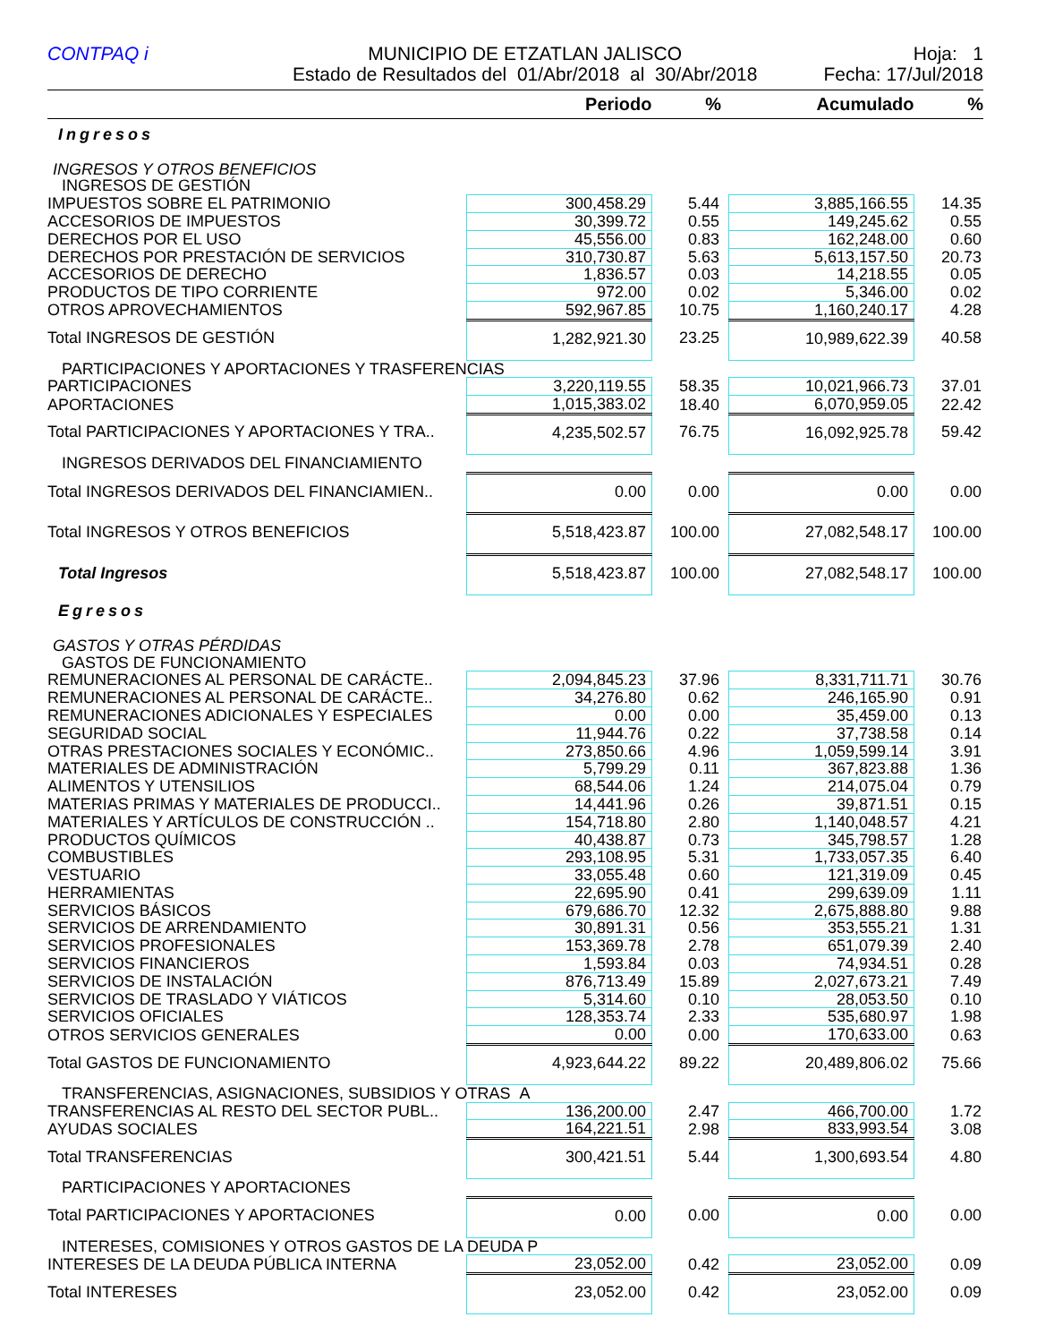CONTPAQ i
MUNICIPIO DE ETZATLAN JALISCO
Estado de Resultados del 01/Abr/2018 al 30/Abr/2018
Hoja: 1
Fecha: 17/Jul/2018
| | Periodo | % | | Acumulado | % |
| --- | --- | --- | --- | --- | --- |
| Ingresos | | | | | |
| INGRESOS Y OTROS BENEFICIOS | | | | | |
| INGRESOS DE GESTIÓN | | | | | |
| IMPUESTOS SOBRE EL PATRIMONIO | 300,458.29 | 5.44 | | 3,885,166.55 | 14.35 |
| ACCESORIOS DE IMPUESTOS | 30,399.72 | 0.55 | | 149,245.62 | 0.55 |
| DERECHOS POR EL USO | 45,556.00 | 0.83 | | 162,248.00 | 0.60 |
| DERECHOS POR PRESTACIÓN DE SERVICIOS | 310,730.87 | 5.63 | | 5,613,157.50 | 20.73 |
| ACCESORIOS DE DERECHO | 1,836.57 | 0.03 | | 14,218.55 | 0.05 |
| PRODUCTOS DE TIPO CORRIENTE | 972.00 | 0.02 | | 5,346.00 | 0.02 |
| OTROS APROVECHAMIENTOS | 592,967.85 | 10.75 | | 1,160,240.17 | 4.28 |
| Total INGRESOS DE GESTIÓN | 1,282,921.30 | 23.25 | | 10,989,622.39 | 40.58 |
| PARTICIPACIONES Y APORTACIONES Y TRASFERENCIAS | | | | | |
| PARTICIPACIONES | 3,220,119.55 | 58.35 | | 10,021,966.73 | 37.01 |
| APORTACIONES | 1,015,383.02 | 18.40 | | 6,070,959.05 | 22.42 |
| Total PARTICIPACIONES Y APORTACIONES Y TRA.. | 4,235,502.57 | 76.75 | | 16,092,925.78 | 59.42 |
| INGRESOS DERIVADOS DEL FINANCIAMIENTO | | | | | |
| Total INGRESOS DERIVADOS DEL FINANCIAMIEN.. | 0.00 | 0.00 | | 0.00 | 0.00 |
| Total INGRESOS Y OTROS BENEFICIOS | 5,518,423.87 | 100.00 | | 27,082,548.17 | 100.00 |
| Total Ingresos | 5,518,423.87 | 100.00 | | 27,082,548.17 | 100.00 |
| Egresos | | | | | |
| GASTOS Y OTRAS PÉRDIDAS | | | | | |
| GASTOS DE FUNCIONAMIENTO | | | | | |
| REMUNERACIONES AL PERSONAL DE CARÁCTE.. | 2,094,845.23 | 37.96 | | 8,331,711.71 | 30.76 |
| REMUNERACIONES AL PERSONAL DE CARÁCTE.. | 34,276.80 | 0.62 | | 246,165.90 | 0.91 |
| REMUNERACIONES ADICIONALES Y ESPECIALES | 0.00 | 0.00 | | 35,459.00 | 0.13 |
| SEGURIDAD SOCIAL | 11,944.76 | 0.22 | | 37,738.58 | 0.14 |
| OTRAS PRESTACIONES SOCIALES Y ECONÓMIC.. | 273,850.66 | 4.96 | | 1,059,599.14 | 3.91 |
| MATERIALES DE ADMINISTRACIÓN | 5,799.29 | 0.11 | | 367,823.88 | 1.36 |
| ALIMENTOS Y UTENSILIOS | 68,544.06 | 1.24 | | 214,075.04 | 0.79 |
| MATERIAS PRIMAS Y MATERIALES DE PRODUCCI.. | 14,441.96 | 0.26 | | 39,871.51 | 0.15 |
| MATERIALES Y ARTÍCULOS DE CONSTRUCCIÓN .. | 154,718.80 | 2.80 | | 1,140,048.57 | 4.21 |
| PRODUCTOS QUÍMICOS | 40,438.87 | 0.73 | | 345,798.57 | 1.28 |
| COMBUSTIBLES | 293,108.95 | 5.31 | | 1,733,057.35 | 6.40 |
| VESTUARIO | 33,055.48 | 0.60 | | 121,319.09 | 0.45 |
| HERRAMIENTAS | 22,695.90 | 0.41 | | 299,639.09 | 1.11 |
| SERVICIOS BÁSICOS | 679,686.70 | 12.32 | | 2,675,888.80 | 9.88 |
| SERVICIOS DE ARRENDAMIENTO | 30,891.31 | 0.56 | | 353,555.21 | 1.31 |
| SERVICIOS PROFESIONALES | 153,369.78 | 2.78 | | 651,079.39 | 2.40 |
| SERVICIOS FINANCIEROS | 1,593.84 | 0.03 | | 74,934.51 | 0.28 |
| SERVICIOS DE INSTALACIÓN | 876,713.49 | 15.89 | | 2,027,673.21 | 7.49 |
| SERVICIOS DE TRASLADO Y VIÁTICOS | 5,314.60 | 0.10 | | 28,053.50 | 0.10 |
| SERVICIOS OFICIALES | 128,353.74 | 2.33 | | 535,680.97 | 1.98 |
| OTROS SERVICIOS GENERALES | 0.00 | 0.00 | | 170,633.00 | 0.63 |
| Total GASTOS DE FUNCIONAMIENTO | 4,923,644.22 | 89.22 | | 20,489,806.02 | 75.66 |
| TRANSFERENCIAS, ASIGNACIONES, SUBSIDIOS Y OTRAS A | | | | | |
| TRANSFERENCIAS AL RESTO DEL SECTOR PUBL.. | 136,200.00 | 2.47 | | 466,700.00 | 1.72 |
| AYUDAS SOCIALES | 164,221.51 | 2.98 | | 833,993.54 | 3.08 |
| Total TRANSFERENCIAS | 300,421.51 | 5.44 | | 1,300,693.54 | 4.80 |
| PARTICIPACIONES Y APORTACIONES | | | | | |
| Total PARTICIPACIONES Y APORTACIONES | 0.00 | 0.00 | | 0.00 | 0.00 |
| INTERESES, COMISIONES Y OTROS GASTOS DE LA DEUDA P | | | | | |
| INTERESES DE LA DEUDA PÚBLICA INTERNA | 23,052.00 | 0.42 | | 23,052.00 | 0.09 |
| Total INTERESES | 23,052.00 | 0.42 | | 23,052.00 | 0.09 |